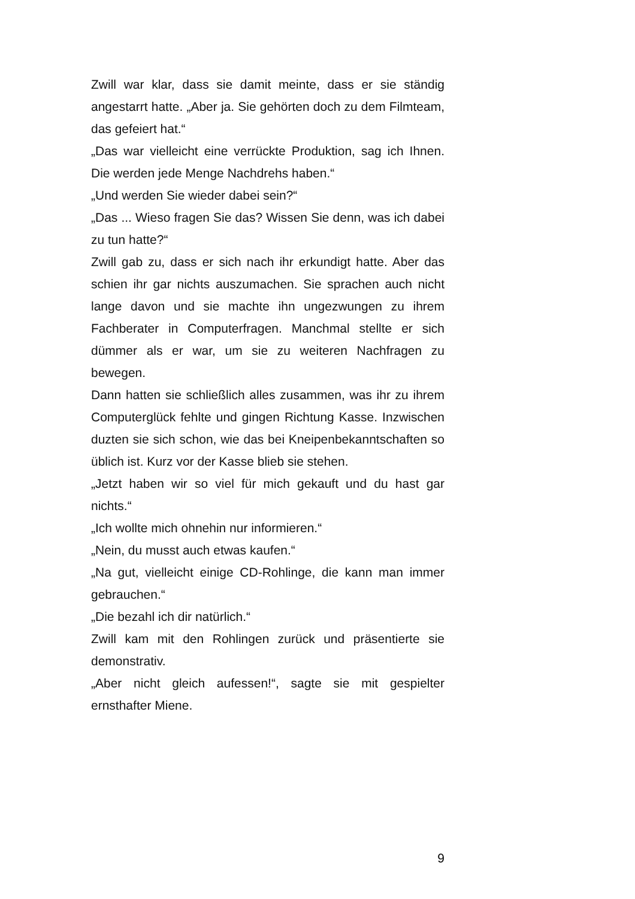Zwill war klar, dass sie damit meinte, dass er sie ständig angestarrt hatte. „Aber ja. Sie gehörten doch zu dem Filmteam, das gefeiert hat.“
„Das war vielleicht eine verrückte Produktion, sag ich Ihnen. Die werden jede Menge Nachdrehs haben.“
„Und werden Sie wieder dabei sein?“
„Das ... Wieso fragen Sie das? Wissen Sie denn, was ich dabei zu tun hatte?“
Zwill gab zu, dass er sich nach ihr erkundigt hatte. Aber das schien ihr gar nichts auszumachen. Sie sprachen auch nicht lange davon und sie machte ihn ungezwungen zu ihrem Fachberater in Computerfragen. Manchmal stellte er sich dümmer als er war, um sie zu weiteren Nachfragen zu bewegen.
Dann hatten sie schließlich alles zusammen, was ihr zu ihrem Computerglück fehlte und gingen Richtung Kasse. Inzwischen duzten sie sich schon, wie das bei Kneipenbekanntschaften so üblich ist. Kurz vor der Kasse blieb sie stehen.
„Jetzt haben wir so viel für mich gekauft und du hast gar nichts.“
„Ich wollte mich ohnehin nur informieren.“
„Nein, du musst auch etwas kaufen.“
„Na gut, vielleicht einige CD-Rohlinge, die kann man immer gebrauchen.“
„Die bezahl ich dir natürlich.“
Zwill kam mit den Rohlingen zurück und präsentierte sie demonstrativ.
„Aber nicht gleich aufessen!“, sagte sie mit gespielter ernsthafter Miene.
9